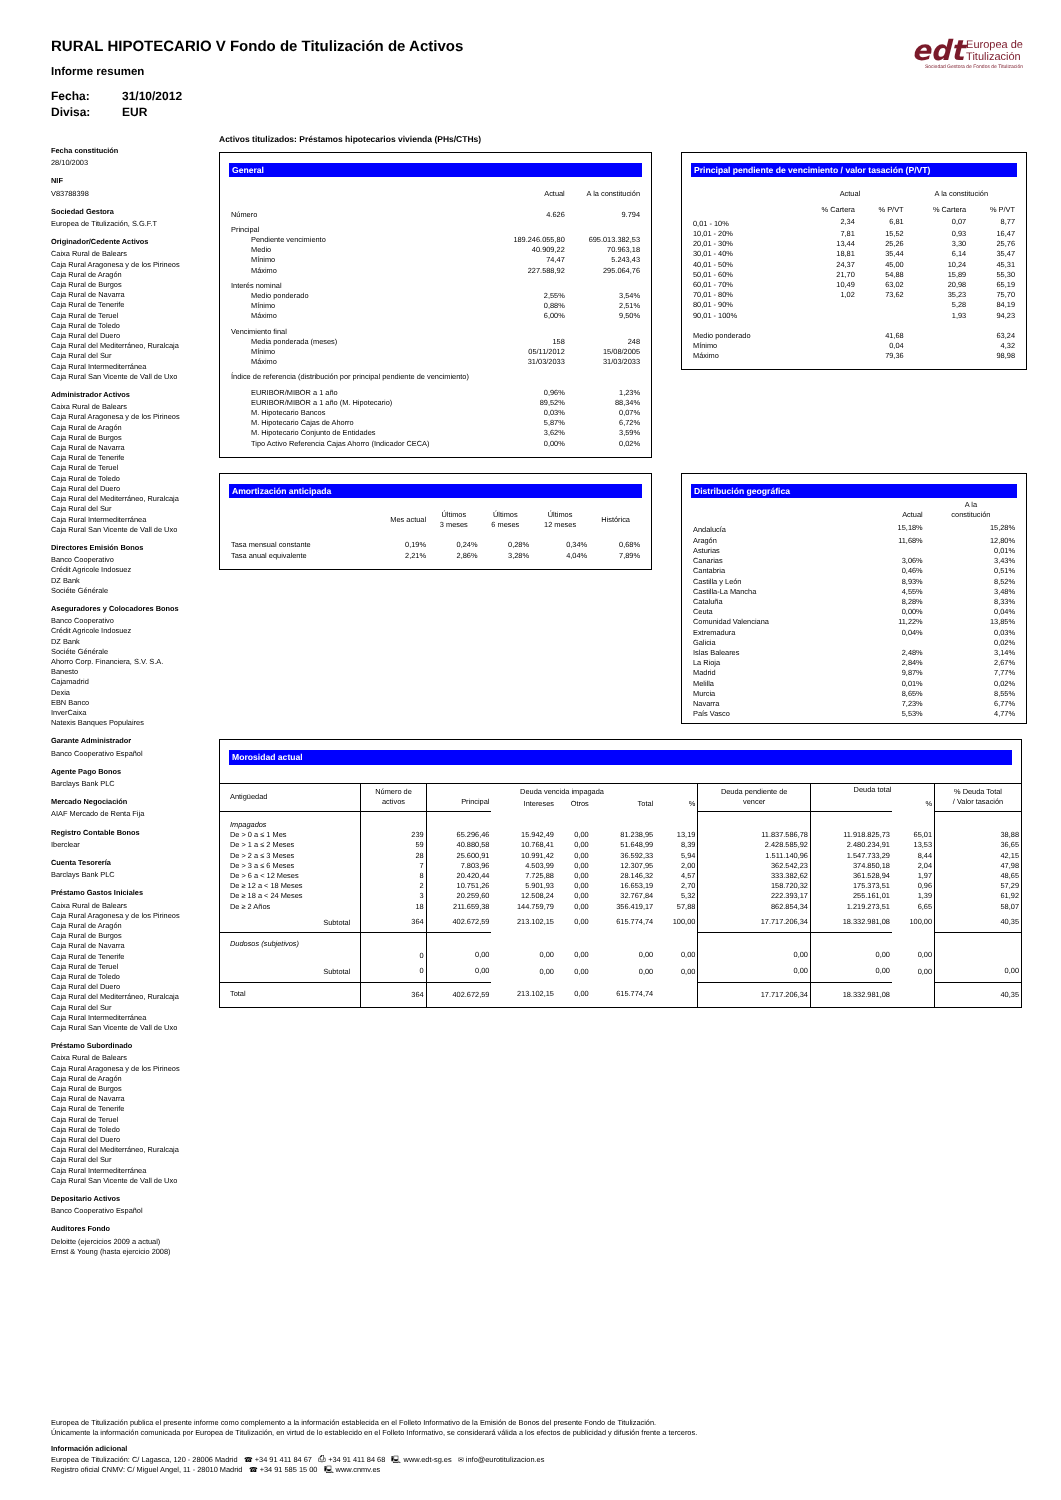edt Europea de
Titulización
Sociedad Gestora de Fondos de Titulización
RURAL HIPOTECARIO V Fondo de Titulización de Activos
Informe resumen
Fecha: 31/10/2012
Divisa: EUR
Fecha constitución
28/10/2003
NIF
V83788398
Sociedad Gestora
Europea de Titulización, S.G.F.T
Originador/Cedente Activos
Caixa Rural de Balears
Caja Rural Aragonesa y de los Pirineos
Caja Rural de Aragón
Caja Rural de Burgos
Caja Rural de Navarra
Caja Rural de Tenerife
Caja Rural de Teruel
Caja Rural de Toledo
Caja Rural del Duero
Caja Rural del Mediterráneo, Ruralcaja
Caja Rural del Sur
Caja Rural Intermediterránea
Caja Rural San Vicente de Vall de Uxo
Administrador Activos
Caixa Rural de Balears
Caja Rural Aragonesa y de los Pirineos
Caja Rural de Aragón
Caja Rural de Burgos
Caja Rural de Navarra
Caja Rural de Tenerife
Caja Rural de Teruel
Caja Rural de Toledo
Caja Rural del Duero
Caja Rural del Mediterráneo, Ruralcaja
Caja Rural del Sur
Caja Rural Intermediterránea
Caja Rural San Vicente de Vall de Uxo
Directores Emisión Bonos
Banco Cooperativo
Crédit Agricole Indosuez
DZ Bank
Sociéte Générale
Aseguradores y Colocadores Bonos
Banco Cooperativo
Crédit Agricole Indosuez
DZ Bank
Sociéte Générale
Ahorro Corp. Financiera, S.V. S.A.
Banesto
Cajamadrid
Dexia
EBN Banco
InverCaixa
Natexis Banques Populaires
Garante Administrador
Banco Cooperativo Español
Agente Pago Bonos
Barclays Bank PLC
Mercado Negociación
AIAF Mercado de Renta Fija
Registro Contable Bonos
Iberclear
Cuenta Tesorería
Barclays Bank PLC
Préstamo Gastos Iniciales
Caixa Rural de Balears
Caja Rural Aragonesa y de los Pirineos
Caja Rural de Aragón
Caja Rural de Burgos
Caja Rural de Navarra
Caja Rural de Tenerife
Caja Rural de Teruel
Caja Rural de Toledo
Caja Rural del Duero
Caja Rural del Mediterráneo, Ruralcaja
Caja Rural del Sur
Caja Rural Intermediterránea
Caja Rural San Vicente de Vall de Uxo
Préstamo Subordinado
Caixa Rural de Balears
Caja Rural Aragonesa y de los Pirineos
Caja Rural de Aragón
Caja Rural de Burgos
Caja Rural de Navarra
Caja Rural de Tenerife
Caja Rural de Teruel
Caja Rural de Toledo
Caja Rural del Duero
Caja Rural del Mediterráneo, Ruralcaja
Caja Rural del Sur
Caja Rural Intermediterránea
Caja Rural San Vicente de Vall de Uxo
Depositario Activos
Banco Cooperativo Español
Auditores Fondo
Deloitte (ejercicios 2009 a actual)
Ernst & Young (hasta ejercicio 2008)
Activos titulizados: Préstamos hipotecarios vivienda (PHs/CTHs)
General
| | Actual | A la constitución |
| --- | --- | --- |
| Número | 4.626 | 9.794 |
| Principal | | |
| Pendiente vencimiento | 189.246.055,80 | 695.013.382,53 |
| Medio | 40.909,22 | 70.963,18 |
| Mínimo | 74,47 | 5.243,43 |
| Máximo | 227.588,92 | 295.064,76 |
| Interés nominal | | |
| Medio ponderado | 2,55% | 3,54% |
| Mínimo | 0,88% | 2,51% |
| Máximo | 6,00% | 9,50% |
| Vencimiento final | | |
| Media ponderada (meses) | 158 | 248 |
| Mínimo | 05/11/2012 | 15/08/2005 |
| Máximo | 31/03/2033 | 31/03/2033 |
| Índice de referencia (distribución por principal pendiente de vencimiento) | | |
| EURIBOR/MIBOR a 1 año | 0,96% | 1,23% |
| EURIBOR/MIBOR a 1 año (M. Hipotecario) | 89,52% | 88,34% |
| M. Hipotecario Bancos | 0,03% | 0,07% |
| M. Hipotecario Cajas de Ahorro | 5,87% | 6,72% |
| M. Hipotecario Conjunto de Entidades | 3,62% | 3,59% |
| Tipo Activo Referencia Cajas Ahorro (Indicador CECA) | 0,00% | 0,02% |
Principal pendiente de vencimiento / valor tasación (P/VT)
| | Actual | | A la constitución | |
| --- | --- | --- | --- | --- |
| | % Cartera | % P/VT | % Cartera | % P/VT |
| 0,01 - 10% | 2,34 | 6,81 | 0,07 | 8,77 |
| 10,01 - 20% | 7,81 | 15,52 | 0,93 | 16,47 |
| 20,01 - 30% | 13,44 | 25,26 | 3,30 | 25,76 |
| 30,01 - 40% | 18,81 | 35,44 | 6,14 | 35,47 |
| 40,01 - 50% | 24,37 | 45,00 | 10,24 | 45,31 |
| 50,01 - 60% | 21,70 | 54,88 | 15,89 | 55,30 |
| 60,01 - 70% | 10,49 | 63,02 | 20,98 | 65,19 |
| 70,01 - 80% | 1,02 | 73,62 | 35,23 | 75,70 |
| 80,01 - 90% | | | 5,28 | 84,19 |
| 90,01 - 100% | | | 1,93 | 94,23 |
| Medio ponderado | | 41,68 | | 63,24 |
| Mínimo | | 0,04 | | 4,32 |
| Máximo | | 79,36 | | 98,98 |
Amortización anticipada
| | Mes actual | Últimos 3 meses | Últimos 6 meses | Últimos 12 meses | Histórica |
| --- | --- | --- | --- | --- | --- |
| Tasa mensual constante | 0,19% | 0,24% | 0,28% | 0,34% | 0,68% |
| Tasa anual equivalente | 2,21% | 2,86% | 3,28% | 4,04% | 7,89% |
Distribución geográfica
| | Actual | A la constitución |
| --- | --- | --- |
| Andalucía | 15,18% | 15,28% |
| Aragón | 11,68% | 12,80% |
| Asturias | | 0,01% |
| Canarias | 3,06% | 3,43% |
| Cantabria | 0,46% | 0,51% |
| Castilla y León | 8,93% | 8,52% |
| Castilla-La Mancha | 4,55% | 3,48% |
| Cataluña | 8,28% | 8,33% |
| Ceuta | 0,00% | 0,04% |
| Comunidad Valenciana | 11,22% | 13,85% |
| Extremadura | 0,04% | 0,03% |
| Galicia | | 0,02% |
| Islas Baleares | 2,48% | 3,14% |
| La Rioja | 2,84% | 2,67% |
| Madrid | 9,87% | 7,77% |
| Melilla | 0,01% | 0,02% |
| Murcia | 8,65% | 8,55% |
| Navarra | 7,23% | 6,77% |
| País Vasco | 5,53% | 4,77% |
Morosidad actual
| Antigüedad | Número de activos | Deuda vencida impagada | | | | | Deuda pendiente de vencer | Deuda total | | % Deuda Total / Valor tasación |
| | | Principal | Intereses | Otros | Total | % | | | % | |
| Impagados | | | | | | | | | | |
| De > 0 a ≤ 1 Mes | 239 | 65.296,46 | 15.942,49 | 0,00 | 81.238,95 | 13,19 | 11.837.586,78 | 11.918.825,73 | 65,01 | 38,88 |
| De > 1 a ≤ 2 Meses | 59 | 40.880,58 | 10.768,41 | 0,00 | 51.648,99 | 8,39 | 2.428.585,92 | 2.480.234,91 | 13,53 | 36,65 |
| De > 2 a ≤ 3 Meses | 28 | 25.600,91 | 10.991,42 | 0,00 | 36.592,33 | 5,94 | 1.511.140,96 | 1.547.733,29 | 8,44 | 42,15 |
| De > 3 a ≤ 6 Meses | 7 | 7.803,96 | 4.503,99 | 0,00 | 12.307,95 | 2,00 | 362.542,23 | 374.850,18 | 2,04 | 47,98 |
| De > 6 a < 12 Meses | 8 | 20.420,44 | 7.725,88 | 0,00 | 28.146,32 | 4,57 | 333.382,62 | 361.528,94 | 1,97 | 48,65 |
| De ≥ 12 a < 18 Meses | 2 | 10.751,26 | 5.901,93 | 0,00 | 16.653,19 | 2,70 | 158.720,32 | 175.373,51 | 0,96 | 57,29 |
| De ≥ 18 a < 24 Meses | 3 | 20.259,60 | 12.508,24 | 0,00 | 32.767,84 | 5,32 | 222.393,17 | 255.161,01 | 1,39 | 61,92 |
| De ≥ 2 Años | 18 | 211.659,38 | 144.759,79 | 0,00 | 356.419,17 | 57,88 | 862.854,34 | 1.219.273,51 | 6,65 | 58,07 |
| Subtotal | 364 | 402.672,59 | 213.102,15 | 0,00 | 615.774,74 | 100,00 | 17.717.206,34 | 18.332.981,08 | 100,00 | 40,35 |
| Dudosos (subjetivos) | | | | | | | | | | |
| | 0 | 0,00 | 0,00 | 0,00 | 0,00 | 0,00 | 0,00 | 0,00 | 0,00 | |
| Subtotal | 0 | 0,00 | 0,00 | 0,00 | 0,00 | 0,00 | 0,00 | 0,00 | 0,00 | 0,00 |
| Total | 364 | 402.672,59 | 213.102,15 | 0,00 | 615.774,74 | | 17.717.206,34 | 18.332.981,08 | | 40,35 |
Europea de Titulización publica el presente informe como complemento a la información establecida en el Folleto Informativo de la Emisión de Bonos del presente Fondo de Titulización.
Únicamente la información comunicada por Europea de Titulización, en virtud de lo establecido en el Folleto Informativo, se considerará válida a los efectos de publicidad y difusión frente a terceros.
Información adicional
Europea de Titulización: C/ Lagasca, 120 - 28006 Madrid ☎ +34 91 411 84 67 ⎙ +34 91 411 84 68 🖳 www.edt-sg.es ✉ info@eurotitulizacion.es
Registro oficial CNMV: C/ Miguel Angel, 11 - 28010 Madrid ☎ +34 91 585 15 00 🖳 www.cnmv.es